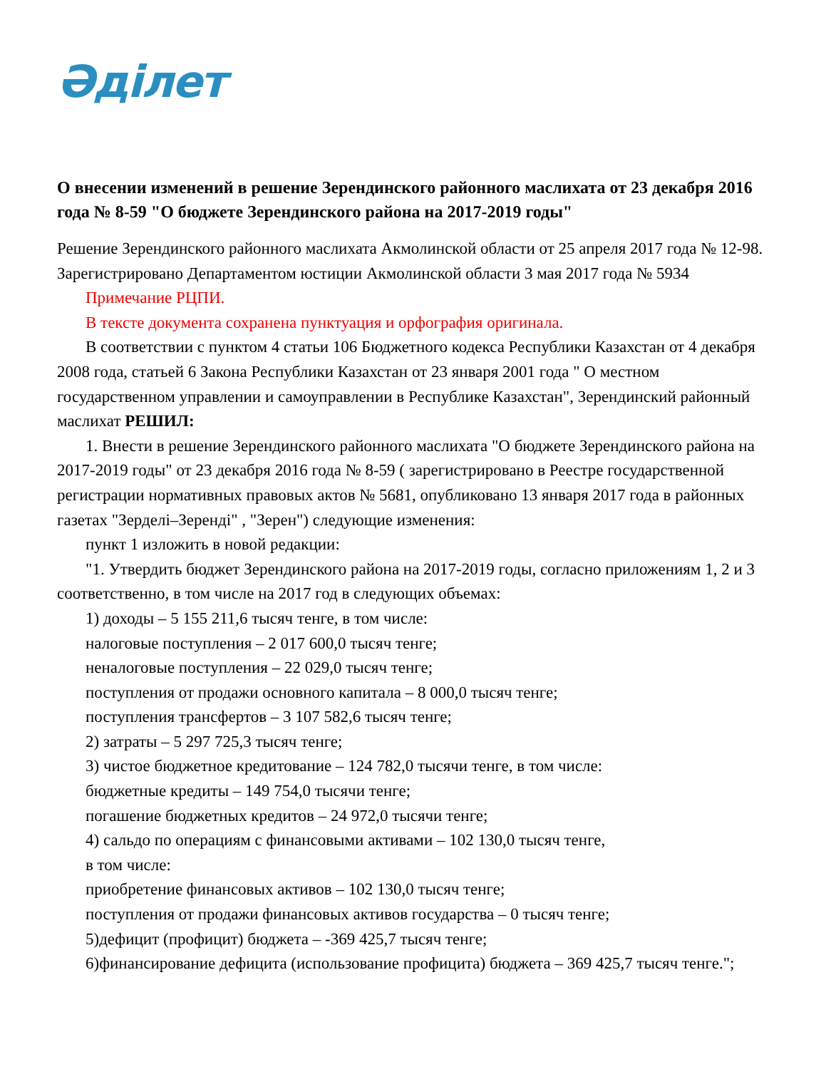Әділет
О внесении изменений в решение Зерендинского районного маслихата от 23 декабря 2016 года № 8-59 "О бюджете Зерендинского района на 2017-2019 годы"
Решение Зерендинского районного маслихата Акмолинской области от 25 апреля 2017 года № 12-98. Зарегистрировано Департаментом юстиции Акмолинской области 3 мая 2017 года № 5934
Примечание РЦПИ.
В тексте документа сохранена пунктуация и орфография оригинала.
В соответствии с пунктом 4 статьи 106 Бюджетного кодекса Республики Казахстан от 4 декабря 2008 года, статьей 6 Закона Республики Казахстан от 23 января 2001 года " О местном государственном управлении и самоуправлении в Республике Казахстан", Зерендинский районный маслихат РЕШИЛ:
1. Внести в решение Зерендинского районного маслихата "О бюджете Зерендинского района на 2017-2019 годы" от 23 декабря 2016 года № 8-59 ( зарегистрировано в Реестре государственной регистрации нормативных правовых актов № 5681, опубликовано 13 января 2017 года в районных газетах "Зерделі–Зеренді" , "Зерен") следующие изменения:
пункт 1 изложить в новой редакции:
"1. Утвердить бюджет Зерендинского района на 2017-2019 годы, согласно приложениям 1, 2 и 3 соответственно, в том числе на 2017 год в следующих объемах:
1) доходы – 5 155 211,6 тысяч тенге, в том числе:
налоговые поступления – 2 017 600,0 тысяч тенге;
неналоговые поступления – 22 029,0 тысяч тенге;
поступления от продажи основного капитала – 8 000,0 тысяч тенге;
поступления трансфертов – 3 107 582,6 тысяч тенге;
2) затраты – 5 297 725,3 тысяч тенге;
3) чистое бюджетное кредитование – 124 782,0 тысячи тенге, в том числе:
бюджетные кредиты – 149 754,0 тысячи тенге;
погашение бюджетных кредитов – 24 972,0 тысячи тенге;
4) сальдо по операциям с финансовыми активами – 102 130,0 тысяч тенге,
в том числе:
приобретение финансовых активов – 102 130,0 тысяч тенге;
поступления от продажи финансовых активов государства – 0 тысяч тенге;
5)дефицит (профицит) бюджета – -369 425,7 тысяч тенге;
6)финансирование дефицита (использование профицита) бюджета – 369 425,7 тысяч тенге.";